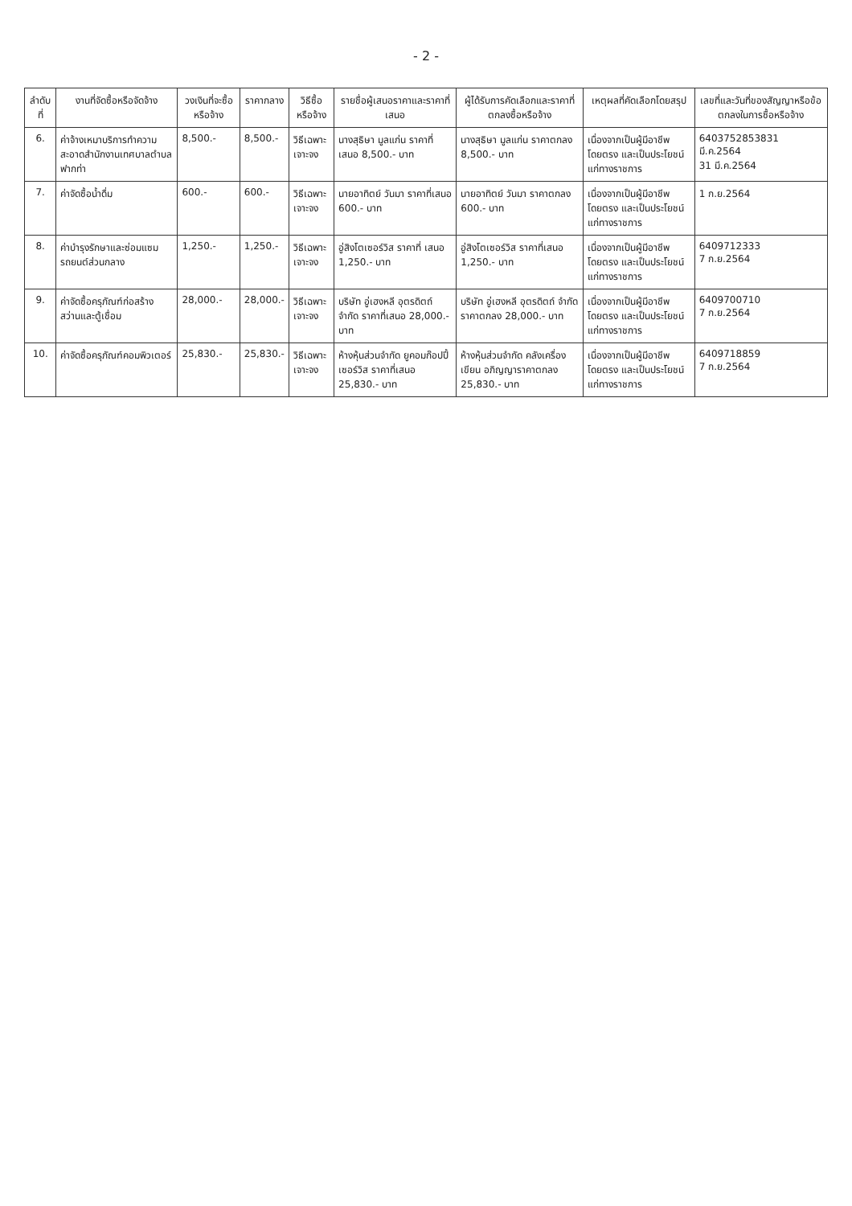- 2 -
| ลำดับที่ | งานที่จัดซื้อหรือจัดจ้าง | วงเงินที่จะซื้อหรือจ้าง | ราคากลาง | วิธีซื้อหรือจ้าง | รายชื่อผู้เสนอราคาและราคาที่เสนอ | ผู้ได้รับการคัดเลือกและราคาที่ตกลงซื้อหรือจ้าง | เหตุผลที่คัดเลือกโดยสรุป | เลขที่และวันที่ของสัญญาหรือข้อตกลงในการซื้อหรือจ้าง |
| --- | --- | --- | --- | --- | --- | --- | --- | --- |
| 6. | ค่าจ้างเหมาบริการทำความสะอาดสำนักงานเทศบาลตำบลฟากท่า | 8,500.- | 8,500.- | วิธีเฉพาะเจาะจง | นางสุธิษา มูลแก่น ราคาที่เสนอ 8,500.- บาท | นางสุธิษา มูลแก่น ราคาตกลง 8,500.- บาท | เนื่องจากเป็นผู้มีอาชีพโดยตรง และเป็นประโยชน์แก่ทางราชการ | 6403752853831 มี.ค.2564 31 มี.ค.2564 |
| 7. | ค่าจัดซื้อน้ำดื่ม | 600.- | 600.- | วิธีเฉพาะเจาะจง | นายอาทิตย์ วันมา ราคาที่เสนอ 600.- บาท | นายอาทิตย์ วันมา ราคาตกลง 600.- บาท | เนื่องจากเป็นผู้มีอาชีพโดยตรง และเป็นประโยชน์แก่ทางราชการ | 1 ก.ย.2564 |
| 8. | ค่าบำรุงรักษาและซ่อมแซมรถยนต์ส่วนกลาง | 1,250.- | 1,250.- | วิธีเฉพาะเจาะจง | อู่สิงโตเซอร์วิส ราคาที่ เสนอ 1,250.- บาท | อู่สิงโตเซอร์วิส ราคาที่เสนอ 1,250.- บาท | เนื่องจากเป็นผู้มีอาชีพโดยตรง และเป็นประโยชน์แก่ทางราชการ | 6409712333 7 ก.ย.2564 |
| 9. | ค่าจัดซื้อครุภัณฑ์ก่อสร้างสว่านและตู้เชื่อม | 28,000.- | 28,000.- | วิธีเฉพาะเจาะจง | บริษัท อู่เฮงหลี อุตรดิตถ์ จำกัด ราคาที่เสนอ 28,000.-บาท | บริษัท อู่เฮงหลี อุตรดิตถ์ จำกัด ราคาตกลง 28,000.- บาท | เนื่องจากเป็นผู้มีอาชีพโดยตรง และเป็นประโยชน์แก่ทางราชการ | 6409700710 7 ก.ย.2564 |
| 10. | ค่าจัดซื้อครุภัณฑ์คอมพิวเตอร์ | 25,830.- | 25,830.- | วิธีเฉพาะเจาะจง | ห้างหุ้นส่วนจำกัด ยูคอมก๊อปปี้ เซอร์วิส ราคาที่เสนอ 25,830.- บาท | ห้างหุ้นส่วนจำกัด คลังเครื่องเขียน อภิญญาราคาตกลง 25,830.- บาท | เนื่องจากเป็นผู้มีอาชีพโดยตรง และเป็นประโยชน์แก่ทางราชการ | 6409718859 7 ก.ย.2564 |